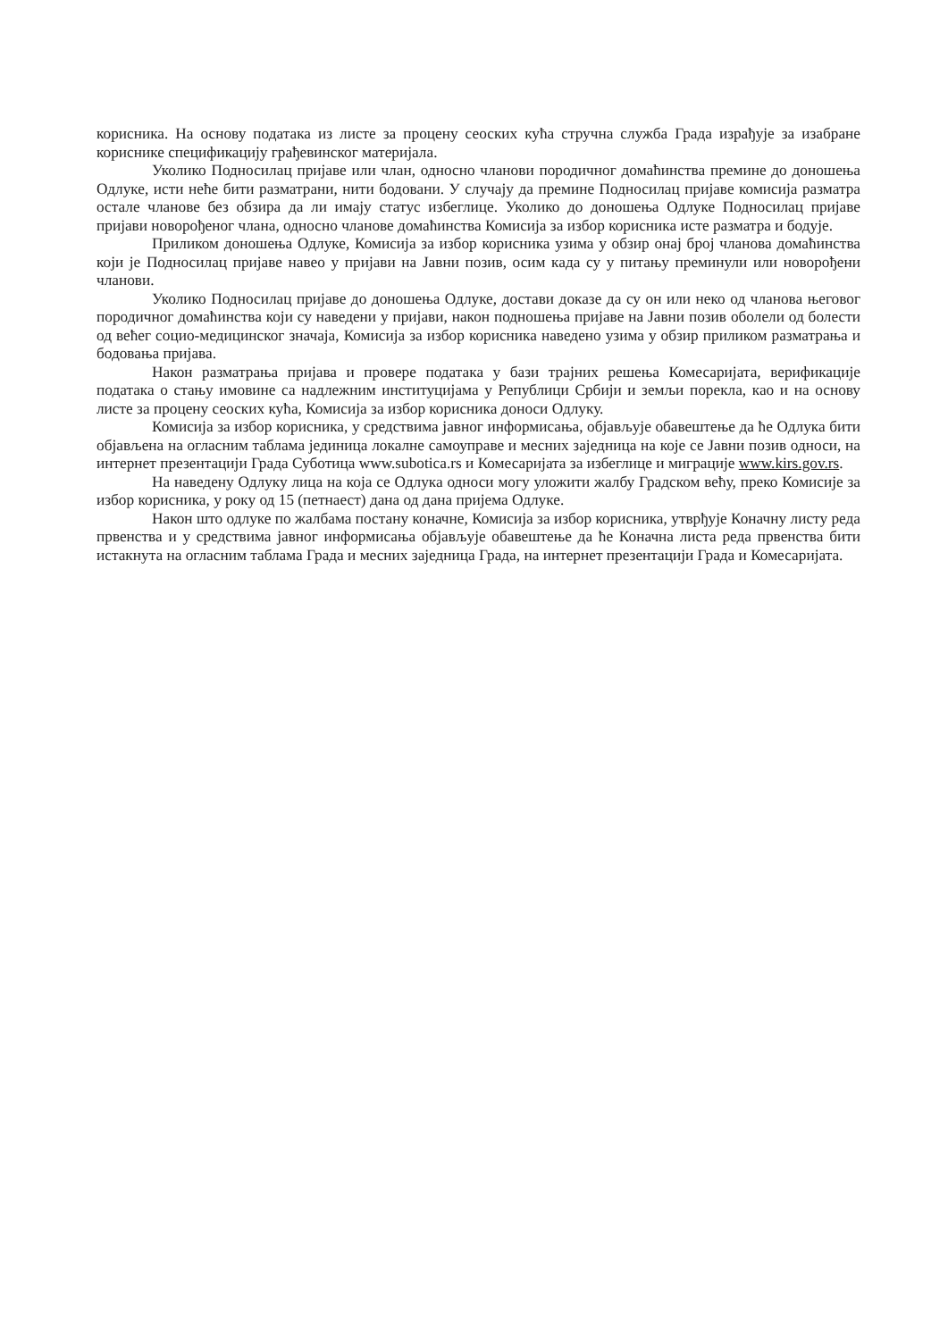корисника. На основу података из листе за процену сеоских кућа стручна служба Града израђује за изабране кориснике спецификацију грађевинског материјала.
Уколико Подносилац пријаве или члан, односно чланови породичног домаћинства премине до доношења Одлуке, исти неће бити разматрани, нити бодовани. У случају да премине Подносилац пријаве комисија разматра остале чланове без обзира да ли имају статус избеглице. Уколико до доношења Одлуке Подносилац пријаве пријави новорођеног члана, односно чланове домаћинства Комисија за избор корисника исте разматра и бодује.
Приликом доношења Одлуке, Комисија за избор корисника узима у обзир онај број чланова домаћинства који је Подносилац пријаве навео у пријави на Јавни позив, осим када су у питању преминули или новорођени чланови.
Уколико Подносилац пријаве до доношења Одлуке, достави доказе да су он или неко од чланова његовог породичног домаћинства који су наведени у пријави, након подношења пријаве на Јавни позив оболели од болести од већег социо-медицинског значаја, Комисија за избор корисника наведено узима у обзир приликом разматрања и бодовања пријава.
Након разматрања пријава и провере података у бази трајних решења Комесаријата, верификације података о стању имовине са надлежним институцијама у Републици Србији и земљи порекла, као и на основу листе за процену сеоских кућа, Комисија за избор корисника доноси Одлуку.
Комисија за избор корисника, у средствима јавног информисања, објављује обавештење да ће Одлука бити објављена на огласним таблама јединица локалне самоуправе и месних заједница на које се Јавни позив односи, на интернет презентацији Града Суботица www.subotica.rs и Комесаријата за избеглице и миграције www.kirs.gov.rs.
На наведену Одлуку лица на која се Одлука односи могу уложити жалбу Градском већу, преко Комисије за избор корисника, у року од 15 (петнаест) дана од дана пријема Одлуке.
Након што одлуке по жалбама постану коначне, Комисија за избор корисника, утврђује Коначну листу реда првенства и у средствима јавног информисања објављује обавештење да ће Коначна листа реда првенства бити истакнута на огласним таблама Града и месних заједница Града, на интернет презентацији Града и Комесаријата.